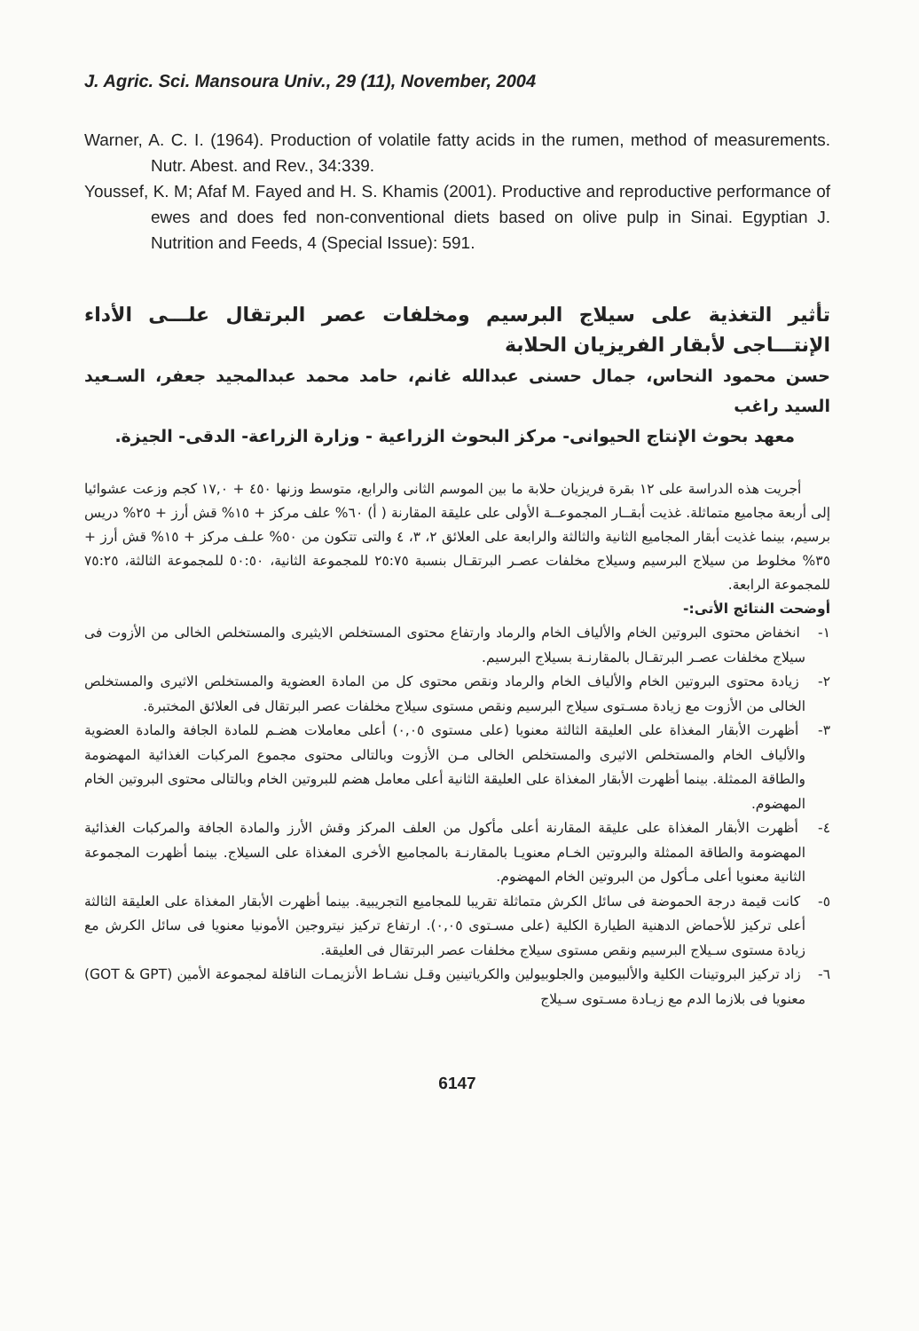J. Agric. Sci. Mansoura Univ., 29 (11), November, 2004
Warner, A. C. I. (1964). Production of volatile fatty acids in the rumen, method of measurements. Nutr. Abest. and Rev., 34:339.
Youssef, K. M; Afaf M. Fayed and H. S. Khamis (2001). Productive and reproductive performance of ewes and does fed non-conventional diets based on olive pulp in Sinai. Egyptian J. Nutrition and Feeds, 4 (Special Issue): 591.
تأثير التغذية على سيلاج البرسيم ومخلفات عصر البرتقال علـــى الأداء الإنتـــاجى لأبقار الفريزيان الحلابة
حسن محمود النحاس، جمال حسنى عبدالله غانم، حامد محمد عبدالمجيد جعفر، السـعيد السيد راغب
معهد بحوث الإنتاج الحيوانى- مركز البحوث الزراعية - وزارة الزراعة- الدقى- الجيزة.
أجريت هذه الدراسة على ١٢ بقرة فريزيان حلابة ما بين الموسم الثانى والرابع، متوسط وزنها ٤٥٠ + ١٧,٠ كجم وزعت عشوائيا إلى أربعة مجاميع متماثلة. غذيت أبقــار المجموعــة الأولى على عليقة المقارنة ( أ) ٦٠% علف مركز + ١٥% قش أرز + ٢٥% دريس برسيم، بينما غذيت أبقار المجاميع الثانية والثالثة والرابعة على العلائق ٢، ٣، ٤ والتى تتكون من ٥٠% علـف مركز + ١٥% قش أرز + ٣٥% مخلوط من سيلاج البرسيم وسيلاج مخلفات عصـر البرتقـال بنسبة ٢٥:٧٥ للمجموعة الثانية، ٥٠:٥٠ للمجموعة الثالثة، ٧٥:٢٥ للمجموعة الرابعة.
أوضحت النتائج الأتى:-
١- انخفاض محتوى البروتين الخام والألياف الخام والرماد وارتفاع محتوى المستخلص الايثيرى والمستخلص الخالى من الأزوت فى سيلاج مخلفات عصـر البرتقـال بالمقارنـة بسيلاج البرسيم.
٢- زيادة محتوى البروتين الخام والألياف الخام والرماد ونقص محتوى كل من المادة العضوية والمستخلص الاثيرى والمستخلص الخالى من الأزوت مع زيادة مسـتوى سيلاج البرسيم ونقص مستوى سيلاج مخلفات عصر البرتقال فى العلائق المختبرة.
٣- أظهرت الأبقار المغذاة على العليقة الثالثة معنويا (على مستوى ٠,٠٥) أعلى معاملات هضـم للمادة الجافة والمادة العضوية والألياف الخام والمستخلص الاثيرى والمستخلص الخالى مـن الأزوت وبالتالى محتوى مجموع المركبات الغذائية المهضومة والطاقة الممثلة. بينما أظهرت الأبقار المغذاة على العليقة الثانية أعلى معامل هضم للبروتين الخام وبالتالى محتوى البروتين الخام المهضوم.
٤- أظهرت الأبقار المغذاة على عليقة المقارنة أعلى مأكول من العلف المركز وقش الأرز والمادة الجافة والمركبات الغذائية المهضومة والطاقة الممثلة والبروتين الخـام معنويـا بالمقارنـة بالمجاميع الأخرى المغذاة على السيلاج. بينما أظهرت المجموعة الثانية معنويا أعلى مـأكول من البروتين الخام المهضوم.
٥- كانت قيمة درجة الحموضة فى سائل الكرش متماثلة تقريبا للمجاميع التجريبية. بينما أظهرت الأبقار المغذاة على العليقة الثالثة أعلى تركيز للأحماض الدهنية الطيارة الكلية (على مسـتوى ٠,٠٥). ارتفاع تركيز نيتروجين الأمونيا معنويا فى سائل الكرش مع زيادة مستوى سـيلاج البرسيم ونقص مستوى سيلاج مخلفات عصر البرتقال فى العليقة.
٦- زاد تركيز البروتينات الكلية والألبيومين والجلوبيولين والكرياتينين وقـل نشـاط الأنزيمـات الناقلة لمجموعة الأمين (GOT & GPT) معنويا فى بلازما الدم مع زيـادة مسـتوى سـيلاج
6147